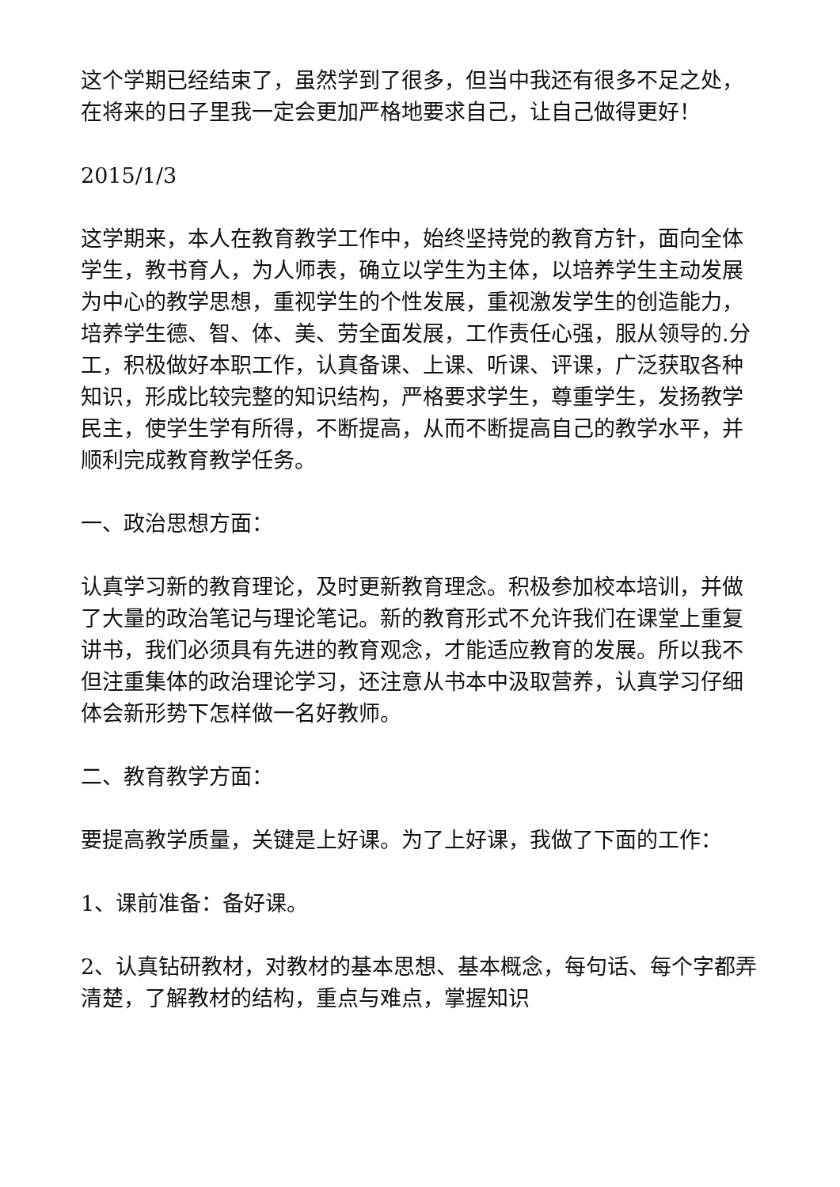这个学期已经结束了，虽然学到了很多，但当中我还有很多不足之处，在将来的日子里我一定会更加严格地要求自己，让自己做得更好！
2015/1/3
这学期来，本人在教育教学工作中，始终坚持党的教育方针，面向全体学生，教书育人，为人师表，确立以学生为主体，以培养学生主动发展为中心的教学思想，重视学生的个性发展，重视激发学生的创造能力，培养学生德、智、体、美、劳全面发展，工作责任心强，服从领导的.分工，积极做好本职工作，认真备课、上课、听课、评课，广泛获取各种知识，形成比较完整的知识结构，严格要求学生，尊重学生，发扬教学民主，使学生学有所得，不断提高，从而不断提高自己的教学水平，并顺利完成教育教学任务。
一、政治思想方面：
认真学习新的教育理论，及时更新教育理念。积极参加校本培训，并做了大量的政治笔记与理论笔记。新的教育形式不允许我们在课堂上重复讲书，我们必须具有先进的教育观念，才能适应教育的发展。所以我不但注重集体的政治理论学习，还注意从书本中汲取营养，认真学习仔细体会新形势下怎样做一名好教师。
二、教育教学方面：
要提高教学质量，关键是上好课。为了上好课，我做了下面的工作：
1、课前准备：备好课。
2、认真钻研教材，对教材的基本思想、基本概念，每句话、每个字都弄清楚，了解教材的结构，重点与难点，掌握知识